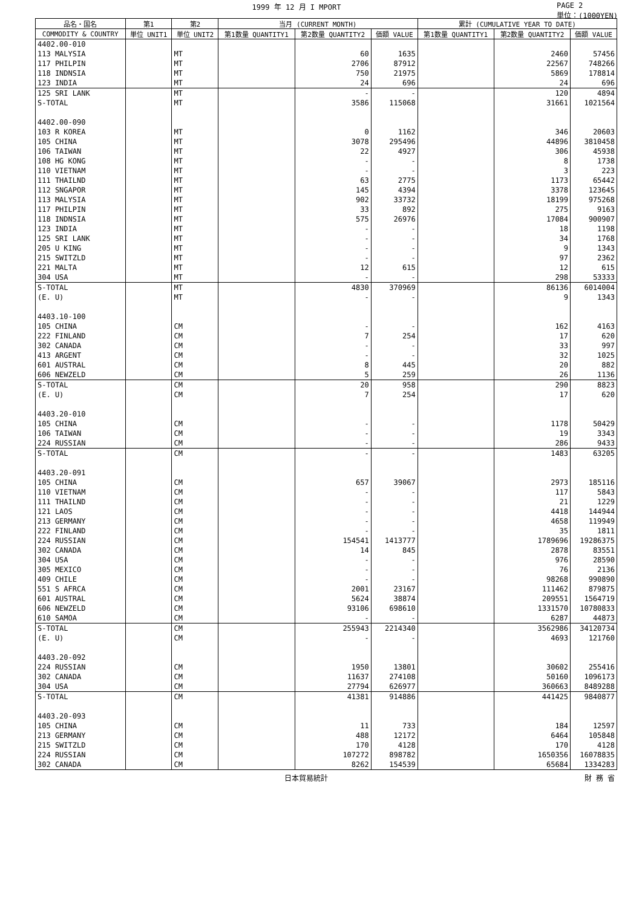1999 年 12 月 I MPORT PAGE 2
単位：(1000YEN)
| 品名・国名 | 第1 | 第2 | 当月 (CURRENT MONTH) | | | 累計 (CUMULATIVE YEAR TO DATE) | | |
| --- | --- | --- | --- | --- | --- | --- | --- | --- |
| COMMODITY & COUNTRY | 単位 UNIT1 | 単位 UNIT2 | 第1数量 QUANTITY1 | 第2数量 QUANTITY2 | 価額 VALUE | 第1数量 QUANTITY1 | 第2数量 QUANTITY2 | 価額 VALUE |
| 4402.00-010 | | | | | | | | |
| 113 MALYSIA | | MT | | 60 | 1635 | | 2460 | 57456 |
| 117 PHILPIN | | MT | | 2706 | 87912 | | 22567 | 748266 |
| 118 INDNSIA | | MT | | 750 | 21975 | | 5869 | 178814 |
| 123 INDIA | | MT | | 24 | 696 | | 24 | 696 |
| 125 SRI LANK | | MT | | - | - | | 120 | 4894 |
| S-TOTAL | | MT | | 3586 | 115068 | | 31661 | 1021564 |
| 4402.00-090 | | | | | | | | |
| 103 R KOREA | | MT | | 0 | 1162 | | 346 | 20603 |
| 105 CHINA | | MT | | 3078 | 295496 | | 44896 | 3810458 |
| 106 TAIWAN | | MT | | 22 | 4927 | | 306 | 45938 |
| 108 HG KONG | | MT | | - | - | | 8 | 1738 |
| 110 VIETNAM | | MT | | - | - | | 3 | 223 |
| 111 THAILND | | MT | | 63 | 2775 | | 1173 | 65442 |
| 112 SNGAPOR | | MT | | 145 | 4394 | | 3378 | 123645 |
| 113 MALYSIA | | MT | | 902 | 33732 | | 18199 | 975268 |
| 117 PHILPIN | | MT | | 33 | 892 | | 275 | 9163 |
| 118 INDNSIA | | MT | | 575 | 26976 | | 17084 | 900907 |
| 123 INDIA | | MT | | - | - | | 18 | 1198 |
| 125 SRI LANK | | MT | | - | - | | 34 | 1768 |
| 205 U KING | | MT | | - | - | | 9 | 1343 |
| 215 SWITZLD | | MT | | - | - | | 97 | 2362 |
| 221 MALTA | | MT | | 12 | 615 | | 12 | 615 |
| 304 USA | | MT | | - | - | | 298 | 53333 |
| S-TOTAL | | MT | | 4830 | 370969 | | 86136 | 6014004 |
| (E. U) | | MT | | - | - | | 9 | 1343 |
| 4403.10-100 | | | | | | | | |
| 105 CHINA | | CM | | - | - | | 162 | 4163 |
| 222 FINLAND | | CM | | 7 | 254 | | 17 | 620 |
| 302 CANADA | | CM | | - | - | | 33 | 997 |
| 413 ARGENT | | CM | | - | - | | 32 | 1025 |
| 601 AUSTRAL | | CM | | 8 | 445 | | 20 | 882 |
| 606 NEWZELD | | CM | | 5 | 259 | | 26 | 1136 |
| S-TOTAL | | CM | | 20 | 958 | | 290 | 8823 |
| (E. U) | | CM | | 7 | 254 | | 17 | 620 |
| 4403.20-010 | | | | | | | | |
| 105 CHINA | | CM | | - | - | | 1178 | 50429 |
| 106 TAIWAN | | CM | | - | - | | 19 | 3343 |
| 224 RUSSIAN | | CM | | - | - | | 286 | 9433 |
| S-TOTAL | | CM | | - | - | | 1483 | 63205 |
| 4403.20-091 | | | | | | | | |
| 105 CHINA | | CM | | 657 | 39067 | | 2973 | 185116 |
| 110 VIETNAM | | CM | | - | - | | 117 | 5843 |
| 111 THAILND | | CM | | - | - | | 21 | 1229 |
| 121 LAOS | | CM | | - | - | | 4418 | 144944 |
| 213 GERMANY | | CM | | - | - | | 4658 | 119949 |
| 222 FINLAND | | CM | | - | - | | 35 | 1811 |
| 224 RUSSIAN | | CM | | 154541 | 1413777 | | 1789696 | 19286375 |
| 302 CANADA | | CM | | 14 | 845 | | 2878 | 83551 |
| 304 USA | | CM | | - | - | | 976 | 28590 |
| 305 MEXICO | | CM | | - | - | | 76 | 2136 |
| 409 CHILE | | CM | | - | - | | 98268 | 990890 |
| 551 S AFRCA | | CM | | 2001 | 23167 | | 111462 | 879875 |
| 601 AUSTRAL | | CM | | 5624 | 38874 | | 209551 | 1564719 |
| 606 NEWZELD | | CM | | 93106 | 698610 | | 1331570 | 10780833 |
| 610 SAMOA | | CM | | - | - | | 6287 | 44873 |
| S-TOTAL | | CM | | 255943 | 2214340 | | 3562986 | 34120734 |
| (E. U) | | CM | | - | - | | 4693 | 121760 |
| 4403.20-092 | | | | | | | | |
| 224 RUSSIAN | | CM | | 1950 | 13801 | | 30602 | 255416 |
| 302 CANADA | | CM | | 11637 | 274108 | | 50160 | 1096173 |
| 304 USA | | CM | | 27794 | 626977 | | 360663 | 8489288 |
| S-TOTAL | | CM | | 41381 | 914886 | | 441425 | 9840877 |
| 4403.20-093 | | | | | | | | |
| 105 CHINA | | CM | | 11 | 733 | | 184 | 12597 |
| 213 GERMANY | | CM | | 488 | 12172 | | 6464 | 105848 |
| 215 SWITZLD | | CM | | 170 | 4128 | | 170 | 4128 |
| 224 RUSSIAN | | CM | | 107272 | 898782 | | 1650356 | 16078835 |
| 302 CANADA | | CM | | 8262 | 154539 | | 65684 | 1334283 |
日本貿易統計 財 務 省